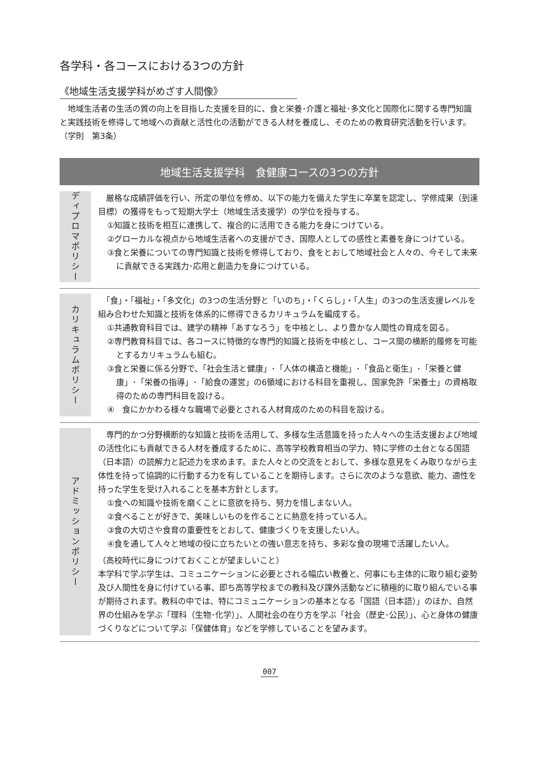各学科・各コースにおける3つの方針
《地域生活支援学科がめざす人間像》
　地域生活者の生活の質の向上を目指した支援を目的に、食と栄養･介護と福祉･多文化と国際化に関する専門知識と実践技術を修得して地域への貢献と活性化の活動ができる人材を養成し、そのための教育研究活動を行います。（学則　第3条）
地域生活支援学科　食健康コースの3つの方針
ディプロマポリシー
　厳格な成績評価を行い、所定の単位を修め、以下の能力を備えた学生に卒業を認定し、学修成果（到達目標）の獲得をもって短期大学士（地域生活支援学）の学位を授与する。
①知識と技術を相互に連携して、複合的に活用できる能力を身につけている。
②グローカルな視点から地域生活者への支援ができ、国際人としての感性と素養を身につけている。
③食と栄養についての専門知識と技術を修得しており、食をとおして地域社会と人々の、今そして未来に貢献できる実践力･応用と創造力を身につけている。
カリキュラムポリシー
　「食」・「福祉」・「多文化」の3つの生活分野と「いのち」・「くらし」・「人生」の3つの生活支援レベルを組み合わせた知識と技術を体系的に修得できるカリキュラムを編成する。
①共通教育科目では、建学の精神「あすなろう」を中核とし、より豊かな人間性の育成を図る。
②専門教育科目では、各コースに特徴的な専門的知識と技術を中核とし、コース間の横断的履修を可能とするカリキュラムも組む。
③食と栄養に係る分野で、「社会生活と健康」･「人体の構造と機能」･「食品と衛生」･「栄養と健康」･「栄養の指導」･「給食の運営」の6領域における科目を重視し、国家免許「栄養士」の資格取得のための専門科目を設ける。
④　食にかかわる様々な職場で必要とされる人材育成のための科目を設ける。
アドミッションポリシー
　専門的かつ分野横断的な知識と技術を活用して、多様な生活意識を持った人々への生活支援および地域の活性化にも貢献できる人材を養成するために、高等学校教育相当の学力、特に学修の土台となる国語（日本語）の読解力と記述力を求めます。また人々との交流をとおして、多様な意見をくみ取りながら主体性を持って協調的に行動する力を有していることを期待します。さらに次のような意欲、能力、適性を持った学生を受け入れることを基本方針とします。
①食への知識や技術を磨くことに意欲を持ち、努力を惜しまない人。
②食べることが好きで、美味しいものを作ることに熱意を持っている人。
③食の大切さや食育の重要性をとおして、健康づくりを支援したい人。
④食を通して人々と地域の役に立ちたいとの強い意志を持ち、多彩な食の現場で活躍したい人。
（高校時代に身につけておくことが望ましいこと）
本学科で学ぶ学生は、コミュニケーションに必要とされる幅広い教養と、何事にも主体的に取り組む姿勢及び人間性を身に付けている事、即ち高等学校までの教科及び課外活動などに積極的に取り組んでいる事が期待されます。教科の中では、特にコミュニケーションの基本となる「国語（日本語）」のほか、自然界の仕組みを学ぶ「理科（生物･化学）」、人間社会の在り方を学ぶ「社会（歴史･公民）」、心と身体の健康づくりなどについて学ぶ「保健体育」などを学修していることを望みます。
007